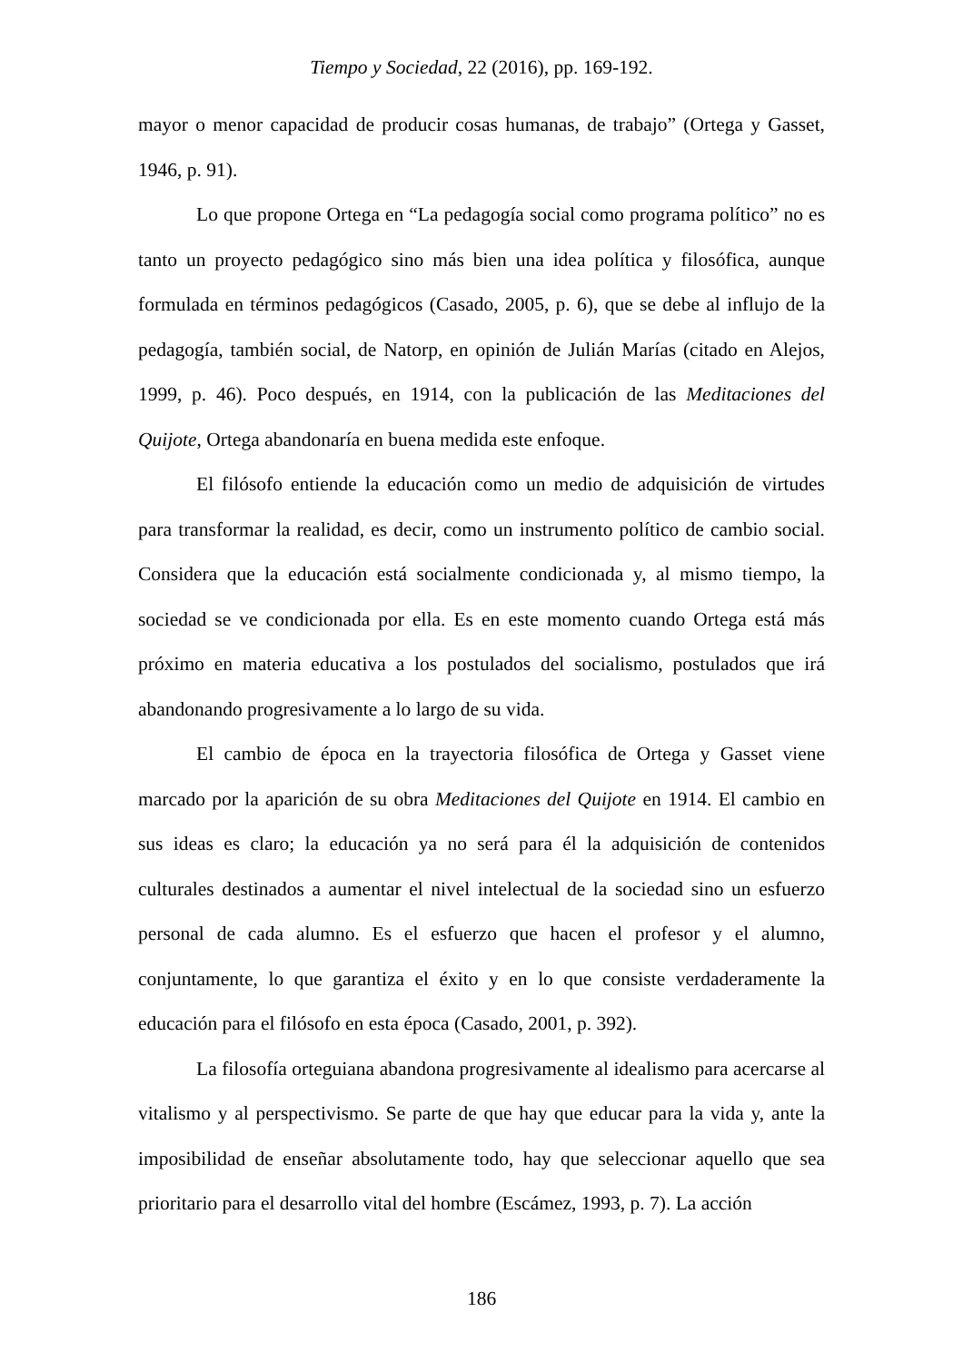Tiempo y Sociedad, 22 (2016), pp. 169-192.
mayor o menor capacidad de producir cosas humanas, de trabajo” (Ortega y Gasset, 1946, p. 91).
Lo que propone Ortega en “La pedagogía social como programa político” no es tanto un proyecto pedagógico sino más bien una idea política y filosófica, aunque formulada en términos pedagógicos (Casado, 2005, p. 6), que se debe al influjo de la pedagogía, también social, de Natorp, en opinión de Julián Marías (citado en Alejos, 1999, p. 46). Poco después, en 1914, con la publicación de las Meditaciones del Quijote, Ortega abandonaría en buena medida este enfoque.
El filósofo entiende la educación como un medio de adquisición de virtudes para transformar la realidad, es decir, como un instrumento político de cambio social. Considera que la educación está socialmente condicionada y, al mismo tiempo, la sociedad se ve condicionada por ella. Es en este momento cuando Ortega está más próximo en materia educativa a los postulados del socialismo, postulados que irá abandonando progresivamente a lo largo de su vida.
El cambio de época en la trayectoria filosófica de Ortega y Gasset viene marcado por la aparición de su obra Meditaciones del Quijote en 1914. El cambio en sus ideas es claro; la educación ya no será para él la adquisición de contenidos culturales destinados a aumentar el nivel intelectual de la sociedad sino un esfuerzo personal de cada alumno. Es el esfuerzo que hacen el profesor y el alumno, conjuntamente, lo que garantiza el éxito y en lo que consiste verdaderamente la educación para el filósofo en esta época (Casado, 2001, p. 392).
La filosofía orteguiana abandona progresivamente al idealismo para acercarse al vitalismo y al perspectivismo. Se parte de que hay que educar para la vida y, ante la imposibilidad de enseñar absolutamente todo, hay que seleccionar aquello que sea prioritario para el desarrollo vital del hombre (Escámez, 1993, p. 7). La acción
186